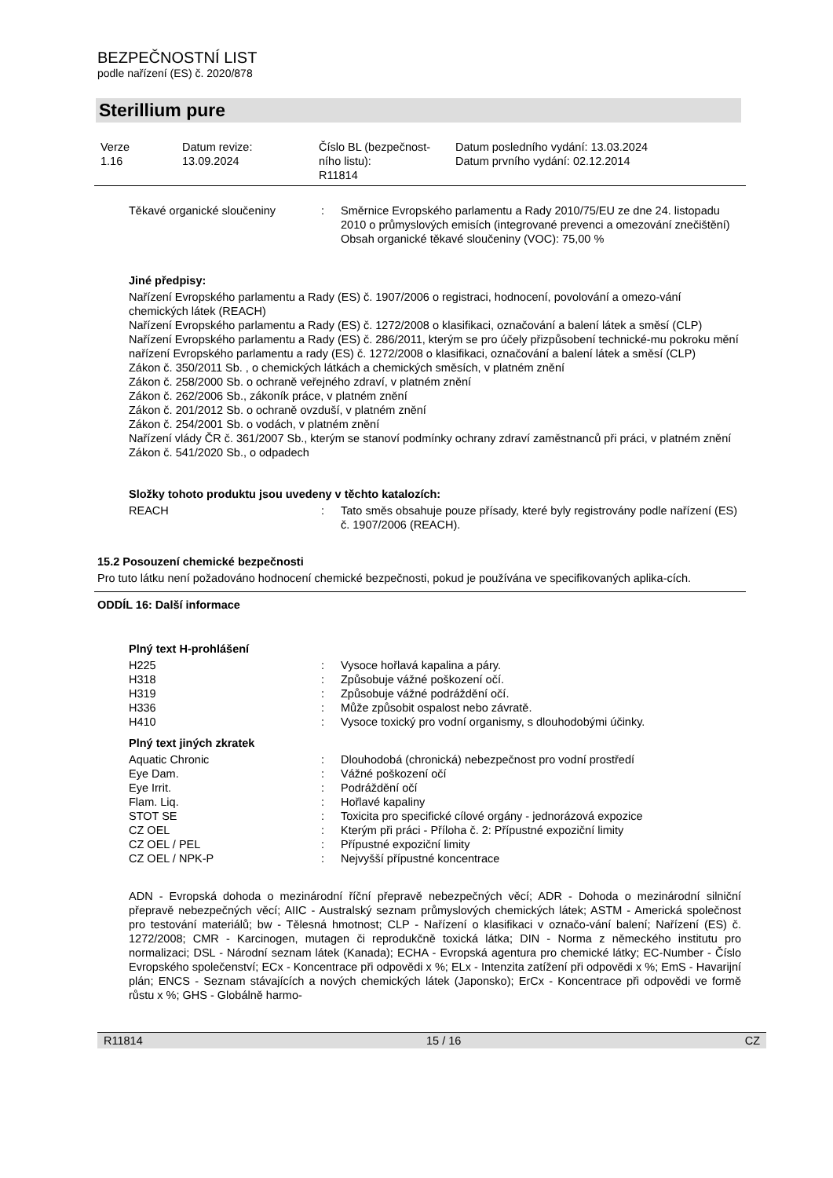BEZPEČNOSTNÍ LIST
podle nařízení (ES) č. 2020/878
Sterillium pure
Verze
1.16
Datum revize:
13.09.2024
Číslo BL (bezpečnost-
ního listu):
R11814
Datum posledního vydání: 13.03.2024
Datum prvního vydání: 02.12.2014
| Těkavé organické sloučeniny | : | Směrnice Evropského parlamentu a Rady 2010/75/EU ze dne 24. listopadu 2010 o průmyslových emisích (integrované prevenci a omezování znečištění) Obsah organické těkavé sloučeniny (VOC): 75,00 % |
Jiné předpisy:
Nařízení Evropského parlamentu a Rady (ES) č. 1907/2006 o registraci, hodnocení, povolování a omezo-vání chemických látek (REACH)
Nařízení Evropského parlamentu a Rady (ES) č. 1272/2008 o klasifikaci, označování a balení látek a směsí (CLP)
Nařízení Evropského parlamentu a Rady (ES) č. 286/2011, kterým se pro účely přizpůsobení technické-mu pokroku mění nařízení Evropského parlamentu a rady (ES) č. 1272/2008 o klasifikaci, označování a balení látek a směsí (CLP)
Zákon č. 350/2011 Sb. , o chemických látkách a chemických směsích, v platném znění
Zákon č. 258/2000 Sb. o ochraně veřejného zdraví, v platném znění
Zákon č. 262/2006 Sb., zákoník práce, v platném znění
Zákon č. 201/2012 Sb. o ochraně ovzduší, v platném znění
Zákon č. 254/2001 Sb. o vodách, v platném znění
Nařízení vlády ČR č. 361/2007 Sb., kterým se stanoví podmínky ochrany zdraví zaměstnanců při práci, v platném znění
Zákon č. 541/2020 Sb., o odpadech
Složky tohoto produktu jsou uvedeny v těchto katalozích:
| REACH | : | Tato směs obsahuje pouze přísady, které byly registrovány podle nařízení (ES) č. 1907/2006 (REACH). |
15.2 Posouzení chemické bezpečnosti
Pro tuto látku není požadováno hodnocení chemické bezpečnosti, pokud je používána ve specifikovaných aplika-cích.
ODDÍL 16: Další informace
Plný text H-prohlášení
| H225 | : | Vysoce hořlavá kapalina a páry. |
| H318 | : | Způsobuje vážné poškození očí. |
| H319 | : | Způsobuje vážné podráždění očí. |
| H336 | : | Může způsobit ospalost nebo závratě. |
| H410 | : | Vysoce toxický pro vodní organismy, s dlouhodobými účinky. |
Plný text jiných zkratek
| Aquatic Chronic | : | Dlouhodobá (chronická) nebezpečnost pro vodní prostředí |
| Eye Dam. | : | Vážné poškození očí |
| Eye Irrit. | : | Podráždění očí |
| Flam. Liq. | : | Hořlavé kapaliny |
| STOT SE | : | Toxicita pro specifické cílové orgány - jednorázová expozice |
| CZ OEL | : | Kterým při práci - Příloha č. 2: Přípustné expoziční limity |
| CZ OEL / PEL | : | Přípustné expoziční limity |
| CZ OEL / NPK-P | : | Nejvyšší přípustné koncentrace |
ADN - Evropská dohoda o mezinárodní říční přepravě nebezpečných věcí; ADR - Dohoda o mezinárodní silniční přepravě nebezpečných věcí; AIIC - Australský seznam průmyslových chemických látek; ASTM - Americká společnost pro testování materiálů; bw - Tělesná hmotnost; CLP - Nařízení o klasifikaci v označo-vání balení; Nařízení (ES) č. 1272/2008; CMR - Karcinogen, mutagen či reprodukčně toxická látka; DIN - Norma z německého institutu pro normalizaci; DSL - Národní seznam látek (Kanada); ECHA - Evropská agentura pro chemické látky; EC-Number - Číslo Evropského společenství; ECx - Koncentrace při odpovědi x %; ELx - Intenzita zatížení při odpovědi x %; EmS - Havarijní plán; ENCS - Seznam stávajících a nových chemických látek (Japonsko); ErCx - Koncentrace při odpovědi ve formě růstu x %; GHS - Globálně harmo-
R11814 15 / 16 CZ